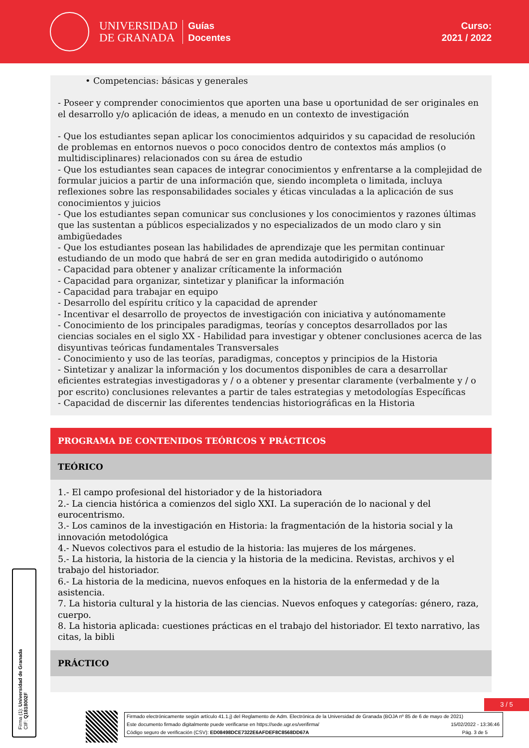UNIVERSIDAD
DE GRANADA
Guías
Docentes
Curso:
2021 / 2022
• Competencias: básicas y generales
- Poseer y comprender conocimientos que aporten una base u oportunidad de ser originales en el desarrollo y/o aplicación de ideas, a menudo en un contexto de investigación
- Que los estudiantes sepan aplicar los conocimientos adquiridos y su capacidad de resolución de problemas en entornos nuevos o poco conocidos dentro de contextos más amplios (o multidisciplinares) relacionados con su área de estudio
- Que los estudiantes sean capaces de integrar conocimientos y enfrentarse a la complejidad de formular juicios a partir de una información que, siendo incompleta o limitada, incluya reflexiones sobre las responsabilidades sociales y éticas vinculadas a la aplicación de sus conocimientos y juicios
- Que los estudiantes sepan comunicar sus conclusiones y los conocimientos y razones últimas que las sustentan a públicos especializados y no especializados de un modo claro y sin ambigüedades
- Que los estudiantes posean las habilidades de aprendizaje que les permitan continuar estudiando de un modo que habrá de ser en gran medida autodirigido o autónomo
- Capacidad para obtener y analizar críticamente la información
- Capacidad para organizar, sintetizar y planificar la información
- Capacidad para trabajar en equipo
- Desarrollo del espíritu crítico y la capacidad de aprender
- Incentivar el desarrollo de proyectos de investigación con iniciativa y autónomamente
- Conocimiento de los principales paradigmas, teorías y conceptos desarrollados por las ciencias sociales en el siglo XX - Habilidad para investigar y obtener conclusiones acerca de las disyuntivas teóricas fundamentales Transversales
- Conocimiento y uso de las teorías, paradigmas, conceptos y principios de la Historia
- Sintetizar y analizar la información y los documentos disponibles de cara a desarrollar eficientes estrategias investigadoras y / o a obtener y presentar claramente (verbalmente y / o por escrito) conclusiones relevantes a partir de tales estrategias y metodologías Específicas
- Capacidad de discernir las diferentes tendencias historiográficas en la Historia
PROGRAMA DE CONTENIDOS TEÓRICOS Y PRÁCTICOS
TEÓRICO
1.- El campo profesional del historiador y de la historiadora
2.- La ciencia histórica a comienzos del siglo XXI. La superación de lo nacional y del eurocentrismo.
3.- Los caminos de la investigación en Historia: la fragmentación de la historia social y la innovación metodológica
4.- Nuevos colectivos para el estudio de la historia: las mujeres de los márgenes.
5.- La historia, la historia de la ciencia y la historia de la medicina. Revistas, archivos y el trabajo del historiador.
6.- La historia de la medicina, nuevos enfoques en la historia de la enfermedad y de la asistencia.
7. La historia cultural y la historia de las ciencias. Nuevos enfoques y categorías: género, raza, cuerpo.
8. La historia aplicada: cuestiones prácticas en el trabajo del historiador. El texto narrativo, las citas, la bibli
PRÁCTICO
Firma (1): Universidad de Granada
CIF: Q1818002F
3 / 5
Firmado electrónicamente según artículo 41.1.j) del Reglamento de Adm. Electrónica de la Universidad de Granada (BOJA nº 85 de 6 de mayo de 2021)
Este documento firmado digitalmente puede verificarse en https://sede.ugr.es/verifirma/ 15/02/2022 - 13:36:46
Código seguro de verificación (CSV): ED08498DCE7322E6AFDEF8C8568DD67A Pág. 3 de 5